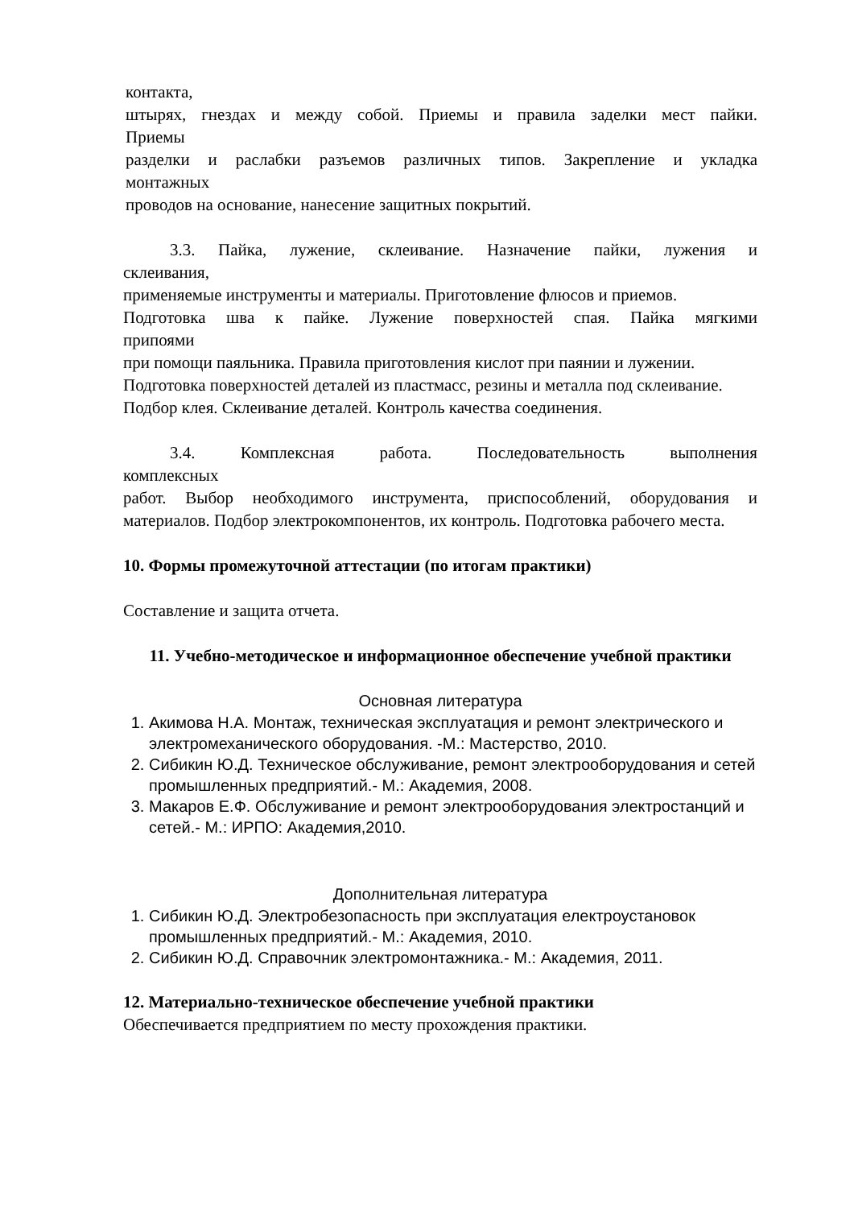контакта,
штырях, гнездах и между собой. Приемы и правила заделки мест пайки.
Приемы
разделки и раслабки разъемов различных типов. Закрепление и укладка
монтажных
проводов на основание, нанесение защитных покрытий.
3.3. Пайка, лужение, склеивание. Назначение пайки, лужения и
склеивания,
применяемые инструменты и материалы. Приготовление флюсов и приемов.
Подготовка шва к пайке. Лужение поверхностей спая. Пайка мягкими
припоями
при помощи паяльника. Правила приготовления кислот при паянии и лужении.
Подготовка поверхностей деталей из пластмасс, резины и металла под склеивание.
Подбор клея. Склеивание деталей. Контроль качества соединения.
3.4. Комплексная работа. Последовательность выполнения
комплексных
работ. Выбор необходимого инструмента, приспособлений, оборудования и материалов. Подбор электрокомпонентов, их контроль. Подготовка рабочего места.
10. Формы промежуточной аттестации (по итогам практики)
Составление и защита отчета.
11. Учебно-методическое и информационное обеспечение учебной практики
Основная литература
1. Акимова Н.А. Монтаж, техническая эксплуатация и ремонт электрического и электромеханического оборудования. -М.: Мастерство, 2010.
2. Сибикин Ю.Д. Техническое обслуживание, ремонт электрооборудования и сетей промышленных предприятий.- М.: Академия, 2008.
3. Макаров Е.Ф. Обслуживание и ремонт электрооборудования электростанций и сетей.- М.: ИРПО: Академия,2010.
Дополнительная литература
1. Сибикин Ю.Д. Электробезопасность при эксплуатация електроустановок промышленных предприятий.- М.: Академия, 2010.
2. Сибикин Ю.Д. Справочник электромонтажника.- М.: Академия, 2011.
12. Материально-техническое обеспечение учебной практики
Обеспечивается предприятием по месту прохождения практики.